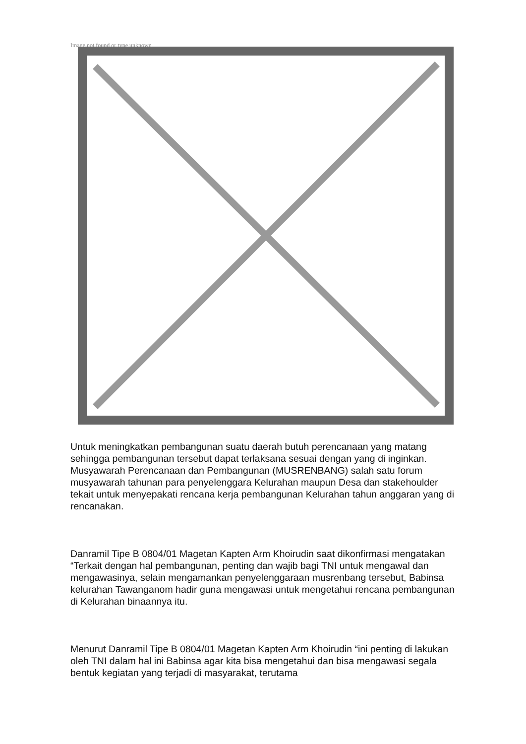Image not found or type unknown
Untuk meningkatkan pembangunan suatu daerah butuh perencanaan yang matang sehingga pembangunan tersebut dapat terlaksana sesuai dengan yang di inginkan. Musyawarah Perencanaan dan Pembangunan (MUSRENBANG) salah satu forum musyawarah tahunan para penyelenggara Kelurahan maupun Desa dan stakehoulder tekait untuk menyepakati rencana kerja pembangunan Kelurahan tahun anggaran yang di rencanakan.
Danramil Tipe B 0804/01 Magetan Kapten Arm Khoirudin saat dikonfirmasi mengatakan “Terkait dengan hal pembangunan, penting dan wajib bagi TNI untuk mengawal dan mengawasinya, selain mengamankan penyelenggaraan musrenbang tersebut, Babinsa kelurahan Tawanganom hadir guna mengawasi untuk mengetahui rencana pembangunan di Kelurahan binaannya itu.
Menurut Danramil Tipe B 0804/01 Magetan Kapten Arm Khoirudin “ini penting di lakukan oleh TNI dalam hal ini Babinsa agar kita bisa mengetahui dan bisa mengawasi segala bentuk kegiatan yang terjadi di masyarakat, terutama